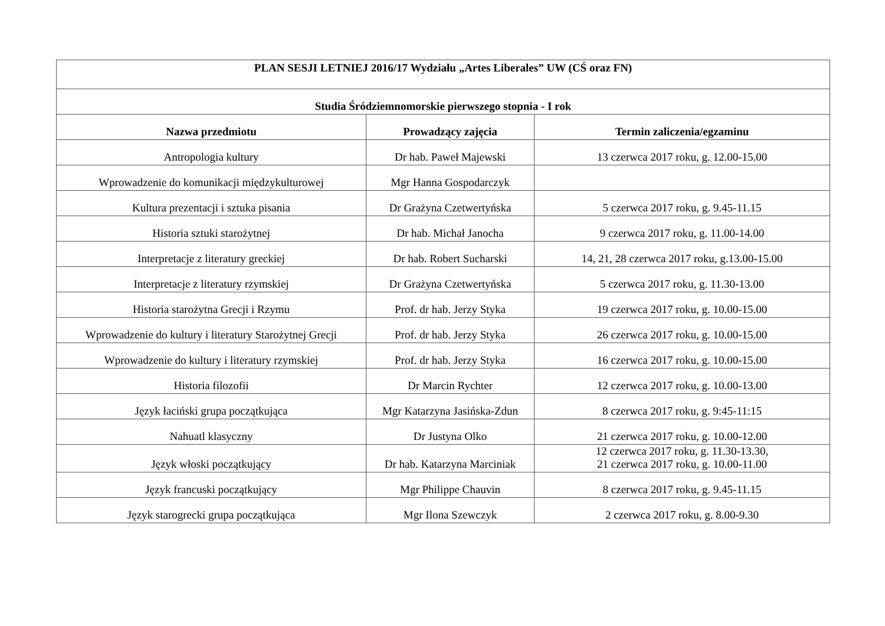| PLAN SESJI LETNIEJ 2016/17 Wydziału „Artes Liberales” UW (CŚ oraz FN) | | |
| --- | --- | --- |
| Studia Śródziemnomorskie pierwszego stopnia - I rok | | |
| Nazwa przedmiotu | Prowadzący zajęcia | Termin zaliczenia/egzaminu |
| Antropologia kultury | Dr hab. Paweł Majewski | 13 czerwca 2017 roku, g. 12.00-15.00 |
| Wprowadzenie do komunikacji międzykulturowej | Mgr Hanna Gospodarczyk | |
| Kultura prezentacji i sztuka pisania | Dr Grażyna Czetwertyńska | 5 czerwca 2017 roku, g. 9.45-11.15 |
| Historia sztuki starożytnej | Dr hab. Michał Janocha | 9 czerwca 2017 roku, g. 11.00-14.00 |
| Interpretacje z literatury greckiej | Dr hab. Robert Sucharski | 14, 21, 28 czerwca 2017 roku, g.13.00-15.00 |
| Interpretacje z literatury rzymskiej | Dr Grażyna Czetwertyńska | 5 czerwca 2017 roku, g. 11.30-13.00 |
| Historia starożytna Grecji i Rzymu | Prof. dr hab. Jerzy Styka | 19 czerwca 2017 roku, g. 10.00-15.00 |
| Wprowadzenie do kultury i literatury Starożytnej Grecji | Prof. dr hab. Jerzy Styka | 26 czerwca 2017 roku, g. 10.00-15.00 |
| Wprowadzenie do kultury i literatury rzymskiej | Prof. dr hab. Jerzy Styka | 16 czerwca 2017 roku, g. 10.00-15.00 |
| Historia filozofii | Dr Marcin Rychter | 12 czerwca 2017 roku, g. 10.00-13.00 |
| Język łaciński grupa początkująca | Mgr Katarzyna Jasińska-Zdun | 8 czerwca 2017 roku, g. 9:45-11:15 |
| Nahuatl klasyczny | Dr Justyna Olko | 21 czerwca 2017 roku, g. 10.00-12.00 |
| Język włoski początkujący | Dr hab. Katarzyna Marciniak | 12 czerwca 2017 roku, g. 11.30-13.30, 21 czerwca 2017 roku, g. 10.00-11.00 |
| Język francuski początkujący | Mgr Philippe Chauvin | 8 czerwca 2017 roku, g. 9.45-11.15 |
| Język starogrecki grupa początkująca | Mgr Ilona Szewczyk | 2 czerwca 2017 roku, g. 8.00-9.30 |